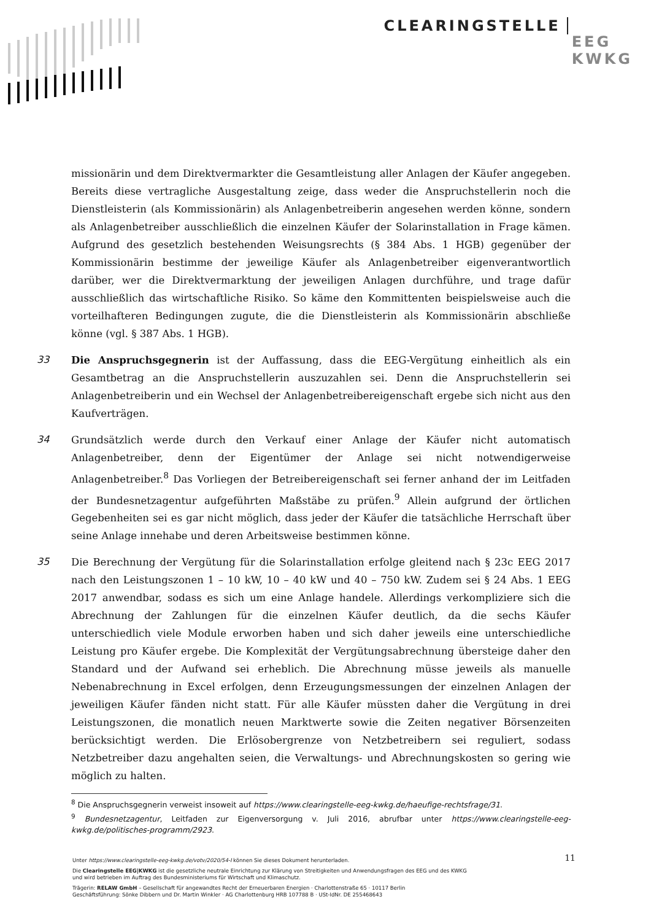CLEARINGSTELLE EEG
KWKG
missionärin und dem Direktvermarkter die Gesamtleistung aller Anlagen der Käufer angegeben. Bereits diese vertragliche Ausgestaltung zeige, dass weder die Anspruchstellerin noch die Dienstleisterin (als Kommissionärin) als Anlagenbetreiberin angesehen werden könne, sondern als Anlagenbetreiber ausschließlich die einzelnen Käufer der Solarinstallation in Frage kämen. Aufgrund des gesetzlich bestehenden Weisungsrechts (§ 384 Abs. 1 HGB) gegenüber der Kommissionärin bestimme der jeweilige Käufer als Anlagenbetreiber eigenverantwortlich darüber, wer die Direktvermarktung der jeweiligen Anlagen durchführe, und trage dafür ausschließlich das wirtschaftliche Risiko. So käme den Kommittenten beispielsweise auch die vorteilhafteren Bedingungen zugute, die die Dienstleisterin als Kommissionärin abschließe könne (vgl. § 387 Abs. 1 HGB).
33
Die Anspruchsgegnerin ist der Auffassung, dass die EEG-Vergütung einheitlich als ein Gesamtbetrag an die Anspruchstellerin auszuzahlen sei. Denn die Anspruchstellerin sei Anlagenbetreiberin und ein Wechsel der Anlagenbetreibereigenschaft ergebe sich nicht aus den Kaufverträgen.
34
Grundsätzlich werde durch den Verkauf einer Anlage der Käufer nicht automatisch Anlagenbetreiber, denn der Eigentümer der Anlage sei nicht notwendigerweise Anlagenbetreiber.<sup>8</sup> Das Vorliegen der Betreibereigenschaft sei ferner anhand der im Leitfaden der Bundesnetzagentur aufgeführten Maßstäbe zu prüfen.<sup>9</sup> Allein aufgrund der örtlichen Gegebenheiten sei es gar nicht möglich, dass jeder der Käufer die tatsächliche Herrschaft über seine Anlage innehabe und deren Arbeitsweise bestimmen könne.
35
Die Berechnung der Vergütung für die Solarinstallation erfolge gleitend nach § 23c EEG 2017 nach den Leistungszonen 1 – 10 kW, 10 – 40 kW und 40 – 750 kW. Zudem sei § 24 Abs. 1 EEG 2017 anwendbar, sodass es sich um eine Anlage handele. Allerdings verkompliziere sich die Abrechnung der Zahlungen für die einzelnen Käufer deutlich, da die sechs Käufer unterschiedlich viele Module erworben haben und sich daher jeweils eine unterschiedliche Leistung pro Käufer ergebe. Die Komplexität der Vergütungsabrechnung übersteige daher den Standard und der Aufwand sei erheblich. Die Abrechnung müsse jeweils als manuelle Nebenabrechnung in Excel erfolgen, denn Erzeugungsmessungen der einzelnen Anlagen der jeweiligen Käufer fänden nicht statt. Für alle Käufer müssten daher die Vergütung in drei Leistungszonen, die monatlich neuen Marktwerte sowie die Zeiten negativer Börsenzeiten berücksichtigt werden. Die Erlösobergrenze von Netzbetreibern sei reguliert, sodass Netzbetreiber dazu angehalten seien, die Verwaltungs- und Abrechnungskosten so gering wie möglich zu halten.
<sup>8</sup> Die Anspruchsgegnerin verweist insoweit auf https://www.clearingstelle-eeg-kwkg.de/haeufige-rechtsfrage/31.
<sup>9</sup> Bundesnetzagentur, Leitfaden zur Eigenversorgung v. Juli 2016, abrufbar unter https://www.clearingstelle-eeg-kwkg.de/politisches-programm/2923.
11 Unter https://www.clearingstelle-eeg-kwkg.de/votv/2020/54-I können Sie dieses Dokument herunterladen.
Die Clearingstelle EEG|KWKG ist die gesetzliche neutrale Einrichtung zur Klärung von Streitigkeiten und Anwendungsfragen des EEG und des KWKG
und wird betrieben im Auftrag des Bundesministeriums für Wirtschaft und Klimaschutz.
Trägerin: RELAW GmbH – Gesellschaft für angewandtes Recht der Erneuerbaren Energien · Charlottenstraße 65 · 10117 Berlin
Geschäftsführung: Sönke Dibbern und Dr. Martin Winkler · AG Charlottenburg HRB 107788 B · USt-IdNr. DE 255468643